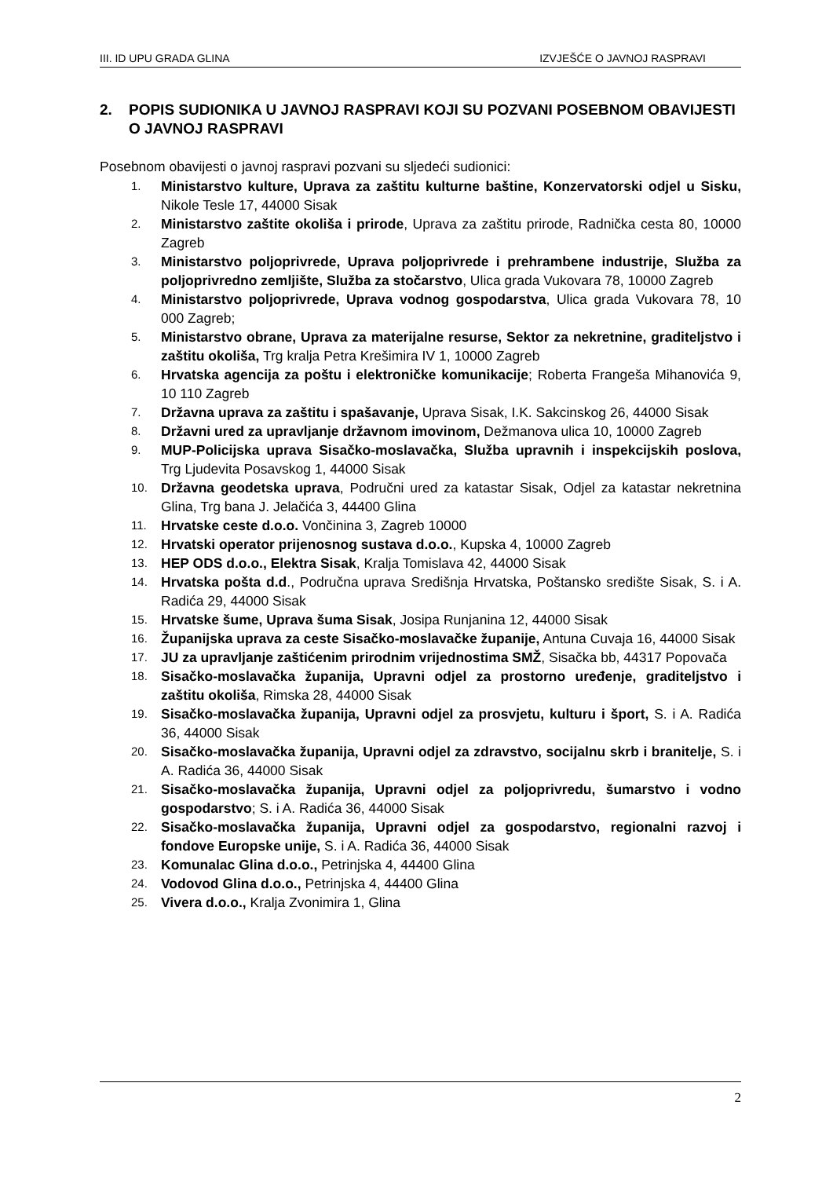III. ID UPU GRADA GLINA IZVJEŠĆE O JAVNOJ RASPRAVI
2. POPIS SUDIONIKA U JAVNOJ RASPRAVI KOJI SU POZVANI POSEBNOM OBAVIJESTI O JAVNOJ RASPRAVI
Posebnom obavijesti o javnoj raspravi pozvani su sljedeći sudionici:
1. Ministarstvo kulture, Uprava za zaštitu kulturne baštine, Konzervatorski odjel u Sisku, Nikole Tesle 17, 44000 Sisak
2. Ministarstvo zaštite okoliša i prirode, Uprava za zaštitu prirode, Radnička cesta 80, 10000 Zagreb
3. Ministarstvo poljoprivrede, Uprava poljoprivrede i prehrambene industrije, Služba za poljoprivredno zemljište, Služba za stočarstvo, Ulica grada Vukovara 78, 10000 Zagreb
4. Ministarstvo poljoprivrede, Uprava vodnog gospodarstva, Ulica grada Vukovara 78, 10 000 Zagreb;
5. Ministarstvo obrane, Uprava za materijalne resurse, Sektor za nekretnine, graditeljstvo i zaštitu okoliša, Trg kralja Petra Krešimira IV 1, 10000 Zagreb
6. Hrvatska agencija za poštu i elektroničke komunikacije; Roberta Frangeša Mihanovića 9, 10 110 Zagreb
7. Državna uprava za zaštitu i spašavanje, Uprava Sisak, I.K. Sakcinskog 26, 44000 Sisak
8. Državni ured za upravljanje državnom imovinom, Dežmanova ulica 10, 10000 Zagreb
9. MUP-Policijska uprava Sisačko-moslavačka, Služba upravnih i inspekcijskih poslova, Trg Ljudevita Posavskog 1, 44000 Sisak
10. Državna geodetska uprava, Područni ured za katastar Sisak, Odjel za katastar nekretnina Glina, Trg bana J. Jelačića 3, 44400 Glina
11. Hrvatske ceste d.o.o. Vončinina 3, Zagreb 10000
12. Hrvatski operator prijenosnog sustava d.o.o., Kupska 4, 10000 Zagreb
13. HEP ODS d.o.o., Elektra Sisak, Kralja Tomislava 42, 44000 Sisak
14. Hrvatska pošta d.d., Područna uprava Središnja Hrvatska, Poštansko središte Sisak, S. i A. Radića 29, 44000 Sisak
15. Hrvatske šume, Uprava šuma Sisak, Josipa Runjanina 12, 44000 Sisak
16. Županijska uprava za ceste Sisačko-moslavačke županije, Antuna Cuvaja 16, 44000 Sisak
17. JU za upravljanje zaštićenim prirodnim vrijednostima SMŽ, Sisačka bb, 44317 Popovača
18. Sisačko-moslavačka županija, Upravni odjel za prostorno uređenje, graditeljstvo i zaštitu okoliša, Rimska 28, 44000 Sisak
19. Sisačko-moslavačka županija, Upravni odjel za prosvjetu, kulturu i šport, S. i A. Radića 36, 44000 Sisak
20. Sisačko-moslavačka županija, Upravni odjel za zdravstvo, socijalnu skrb i branitelje, S. i A. Radića 36, 44000 Sisak
21. Sisačko-moslavačka županija, Upravni odjel za poljoprivredu, šumarstvo i vodno gospodarstvo; S. i A. Radića 36, 44000 Sisak
22. Sisačko-moslavačka županija, Upravni odjel za gospodarstvo, regionalni razvoj i fondove Europske unije, S. i A. Radića 36, 44000 Sisak
23. Komunalac Glina d.o.o., Petrinjska 4, 44400 Glina
24. Vodovod Glina d.o.o., Petrinjska 4, 44400 Glina
25. Vivera d.o.o., Kralja Zvonimira 1, Glina
2